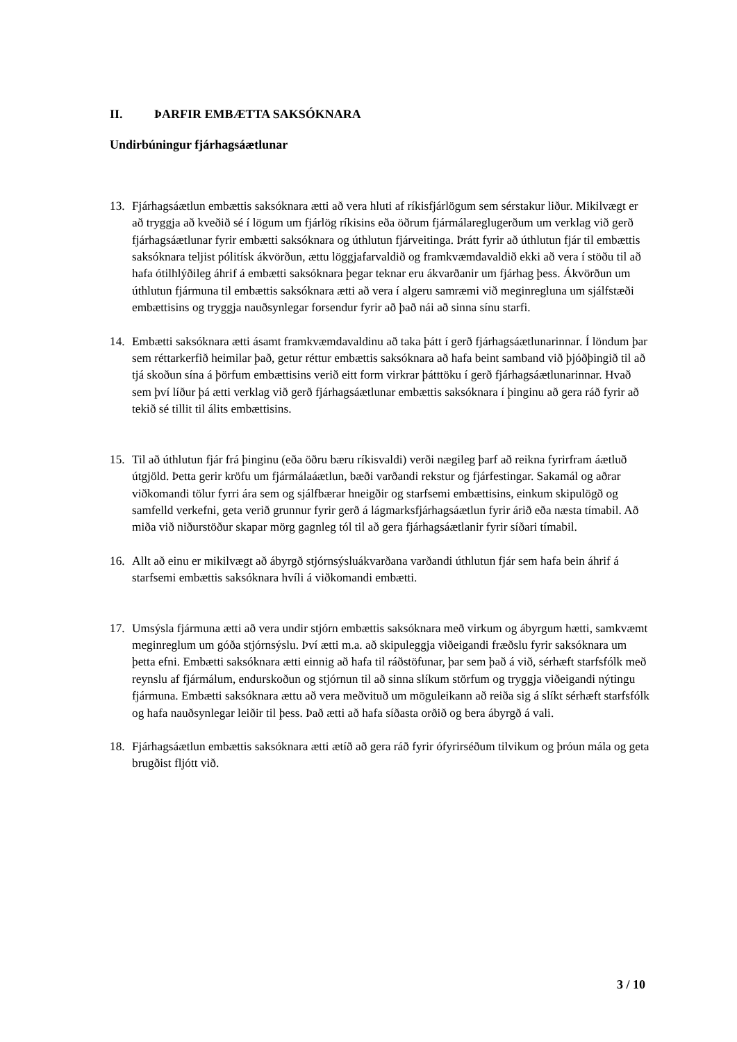II. ÞARFIR EMBÆTTA SAKSÓKNARA
Undirbúningur fjárhagsáætlunar
13. Fjárhagsáætlun embættis saksóknara ætti að vera hluti af ríkisfjárlögum sem sérstakur liður. Mikilvægt er að tryggja að kveðið sé í lögum um fjárlög ríkisins eða öðrum fjármálareglugerðum um verklag við gerð fjárhagsáætlunar fyrir embætti saksóknara og úthlutun fjárveitinga. Þrátt fyrir að úthlutun fjár til embættis saksóknara teljist pólitísk ákvörðun, ættu löggjafarvaldið og framkvæmdavaldið ekki að vera í stöðu til að hafa ótilhlýðileg áhrif á embætti saksóknara þegar teknar eru ákvarðanir um fjárhag þess. Ákvörðun um úthlutun fjármuna til embættis saksóknara ætti að vera í algeru samræmi við meginregluna um sjálfstæði embættisins og tryggja nauðsynlegar forsendur fyrir að það nái að sinna sínu starfi.
14. Embætti saksóknara ætti ásamt framkvæmdavaldinu að taka þátt í gerð fjárhagsáætlunarinnar. Í löndum þar sem réttarkerfið heimilar það, getur réttur embættis saksóknara að hafa beint samband við þjóðþingið til að tjá skoðun sína á þörfum embættisins verið eitt form virkrar þátttöku í gerð fjárhagsáætlunarinnar. Hvað sem því líður þá ætti verklag við gerð fjárhagsáætlunar embættis saksóknara í þinginu að gera ráð fyrir að tekið sé tillit til álits embættisins.
15. Til að úthlutun fjár frá þinginu (eða öðru bæru ríkisvaldi) verði nægileg þarf að reikna fyrirfram áætluð útgjöld. Þetta gerir kröfu um fjármálaáætlun, bæði varðandi rekstur og fjárfestingar. Sakamál og aðrar viðkomandi tölur fyrri ára sem og sjálfbærar hneigðir og starfsemi embættisins, einkum skipulögð og samfelld verkefni, geta verið grunnur fyrir gerð á lágmarksfjárhagsáætlun fyrir árið eða næsta tímabil. Að miða við niðurstöður skapar mörg gagnleg tól til að gera fjárhagsáætlanir fyrir síðari tímabil.
16. Allt að einu er mikilvægt að ábyrgð stjórnsýsluákvarðana varðandi úthlutun fjár sem hafa bein áhrif á starfsemi embættis saksóknara hvíli á viðkomandi embætti.
17. Umsýsla fjármuna ætti að vera undir stjórn embættis saksóknara með virkum og ábyrgum hætti, samkvæmt meginreglum um góða stjórnsýslu. Því ætti m.a. að skipuleggja viðeigandi fræðslu fyrir saksóknara um þetta efni. Embætti saksóknara ætti einnig að hafa til ráðstöfunar, þar sem það á við, sérhæft starfsfólk með reynslu af fjármálum, endurskoðun og stjórnun til að sinna slíkum störfum og tryggja viðeigandi nýtingu fjármuna. Embætti saksóknara ættu að vera meðvituð um möguleikann að reiða sig á slíkt sérhæft starfsfólk og hafa nauðsynlegar leiðir til þess. Það ætti að hafa síðasta orðið og bera ábyrgð á vali.
18. Fjárhagsáætlun embættis saksóknara ætti ætíð að gera ráð fyrir ófyrirséðum tilvikum og þróun mála og geta brugðist fljótt við.
3 / 10